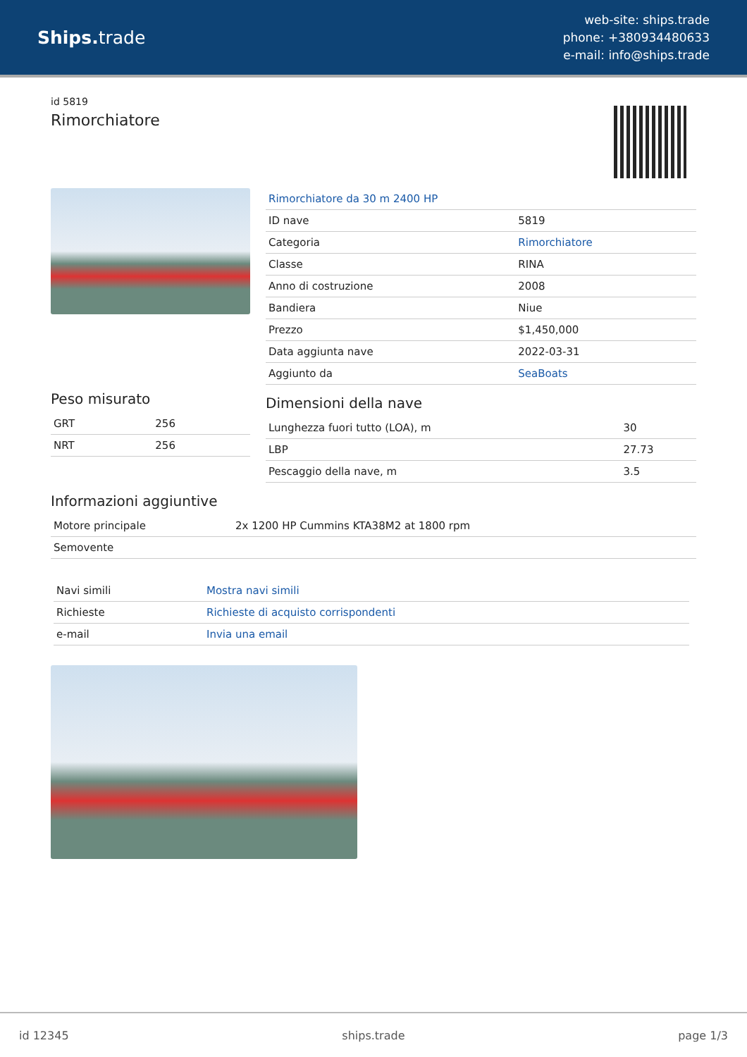Ships. trade
web-site: ships.trade
phone: +380934480633
e-mail: info@ships.trade
id 5819
Rimorchiatore
Peso misurato
| GRT | 256 |
| NRT | 256 |
| Rimorchiatore da 30 m 2400 HP | |
| ID nave | 5819 |
| Categoria | Rimorchiatore |
| Classe | RINA |
| Anno di costruzione | 2008 |
| Bandiera | Niue |
| Prezzo | $1,450,000 |
| Data aggiunta nave | 2022-03-31 |
| Aggiunto da | SeaBoats |
Dimensioni della nave
| Lunghezza fuori tutto (LOA), m | 30 |
| LBP | 27.73 |
| Pescaggio della nave, m | 3.5 |
Informazioni aggiuntive
| Motore principale | 2x 1200 HP Cummins KTA38M2 at 1800 rpm |
| Semovente | |
| Navi simili | Mostra navi simili |
| Richieste | Richieste di acquisto corrispondenti |
| e-mail | Invia una email |
id 12345 ships.trade page 1/3